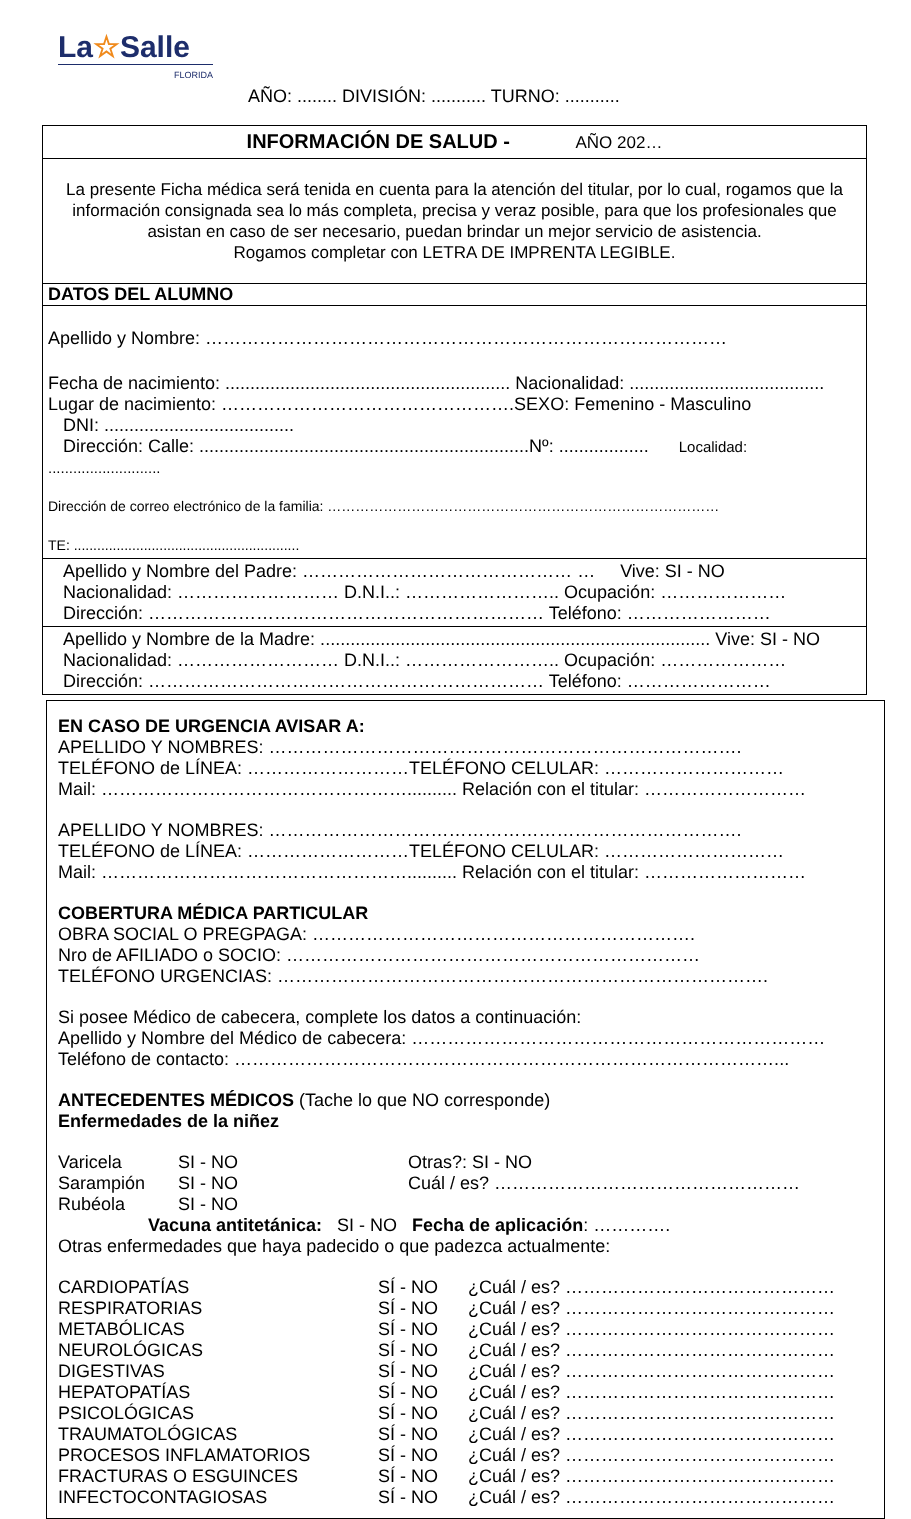La☆Salle
FLORIDA
AÑO: ........ DIVISIÓN: ........... TURNO: ...........
INFORMACIÓN DE SALUD - AÑO 202…
La presente Ficha médica será tenida en cuenta para la atención del titular, por lo cual, rogamos que la información consignada sea lo más completa, precisa y veraz posible, para que los profesionales que asistan en caso de ser necesario, puedan brindar un mejor servicio de asistencia.
Rogamos completar con LETRA DE IMPRENTA LEGIBLE.
DATOS DEL ALUMNO
Apellido y Nombre: ……………………………………………………………………………
Fecha de nacimiento: ......................................................... Nacionalidad: .......................................
Lugar de nacimiento: ………………………………………….SEXO: Femenino - Masculino
DNI: ......................................
Dirección: Calle: ..................................................................Nº: .................. Localidad: ...........................
Dirección de correo electrónico de la familia: …………………………………………………………………………
TE: ..........................................................
Apellido y Nombre del Padre: ……………………………………… … Vive: SI - NO
Nacionalidad: ……………………… D.N.I..: …………………….. Ocupación: …………………
Dirección: ………………………………………………………… Teléfono: ……………………
Apellido y Nombre de la Madre: .............................................................................. Vive: SI - NO
Nacionalidad: ……………………… D.N.I..: …………………….. Ocupación: …………………
Dirección: ………………………………………………………… Teléfono: ……………………
EN CASO DE URGENCIA AVISAR A:
APELLIDO Y NOMBRES: …………………………………………………………………….
TELÉFONO de LÍNEA: ………………………TELÉFONO CELULAR: …………………………
Mail: …………………………………………….......... Relación con el titular: ………………………
APELLIDO Y NOMBRES: …………………………………………………………………….
TELÉFONO de LÍNEA: ………………………TELÉFONO CELULAR: …………………………
Mail: …………………………………………….......... Relación con el titular: ………………………
COBERTURA MÉDICA PARTICULAR
OBRA SOCIAL O PREGPAGA: ……………………………………………………….
Nro de AFILIADO o SOCIO: ……………………………………………………………
TELÉFONO URGENCIAS: ……………………………………………………………………….
Si posee Médico de cabecera, complete los datos a continuación:
Apellido y Nombre del Médico de cabecera: ……………………………………………………………
Teléfono de contacto: ………………………………………………………………………………...
ANTECEDENTES MÉDICOS (Tache lo que NO corresponde)
Enfermedades de la niñez
Varicela SI - NO Otras?: SI - NO
Sarampión SI - NO Cuál / es? ……………………………………………
Rubéola SI - NO
Vacuna antitetánica: SI - NO Fecha de aplicación: ………….
Otras enfermedades que haya padecido o que padezca actualmente:
CARDIOPATÍAS SÍ - NO ¿Cuál / es? ………………………………………
RESPIRATORIAS SÍ - NO ¿Cuál / es? ………………………………………
METABÓLICAS SÍ - NO ¿Cuál / es? ………………………………………
NEUROLÓGICAS SÍ - NO ¿Cuál / es? ………………………………………
DIGESTIVAS SÍ - NO ¿Cuál / es? ………………………………………
HEPATOPATÍAS SÍ - NO ¿Cuál / es? ………………………………………
PSICOLÓGICAS SÍ - NO ¿Cuál / es? ………………………………………
TRAUMATOLÓGICAS SÍ - NO ¿Cuál / es? ………………………………………
PROCESOS INFLAMATORIOS SÍ - NO ¿Cuál / es? ………………………………………
FRACTURAS O ESGUINCES SÍ - NO ¿Cuál / es? ………………………………………
INFECTOCONTAGIOSAS SÍ - NO ¿Cuál / es? ………………………………………